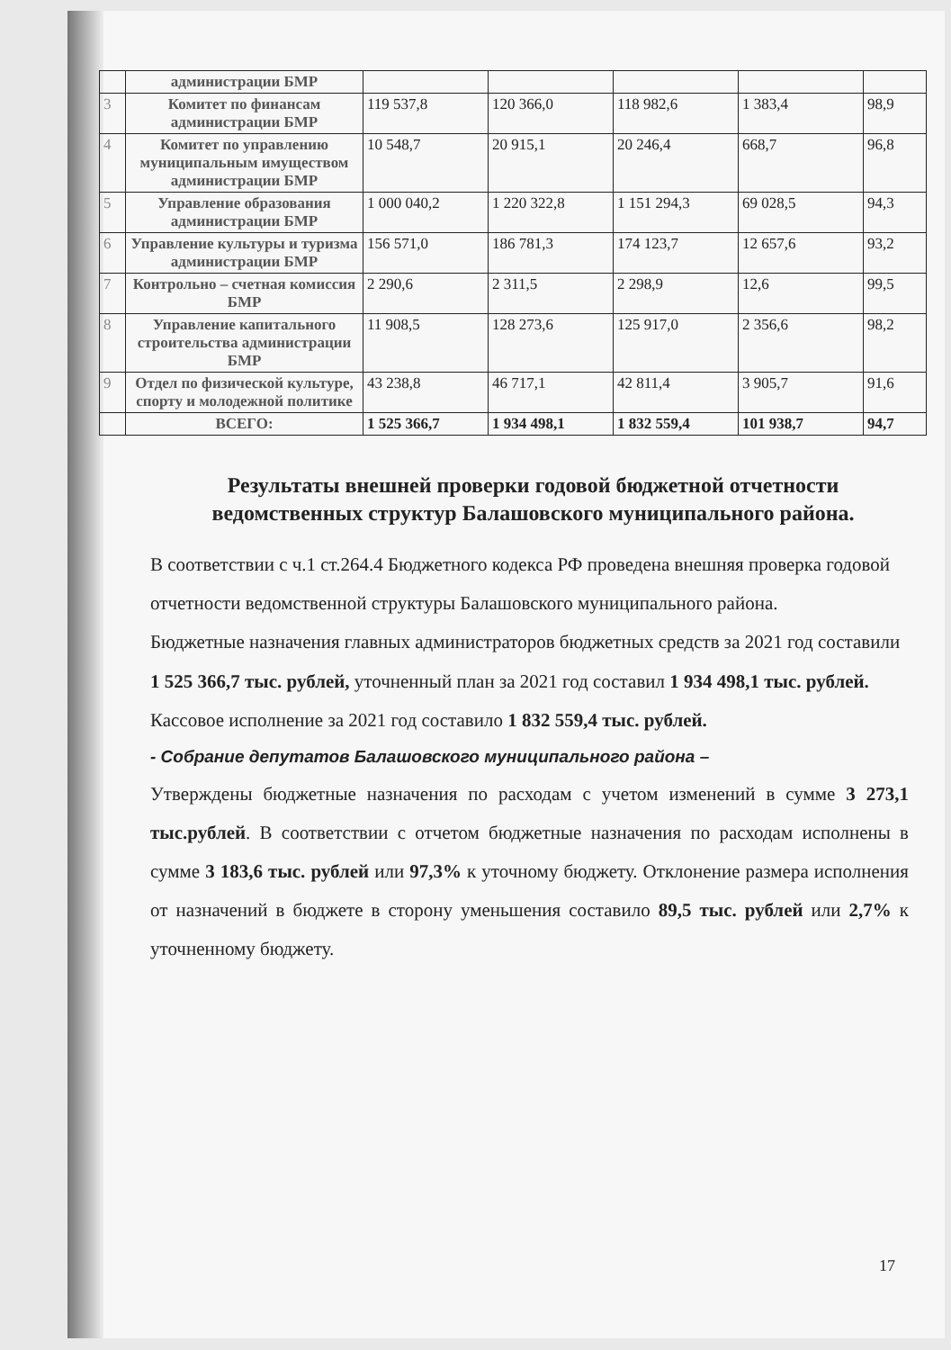| | администрации БМР | | | | | |
| 3 | Комитет по финансам администрации БМР | 119 537,8 | 120 366,0 | 118 982,6 | 1 383,4 | 98,9 |
| 4 | Комитет по управлению муниципальным имуществом администрации БМР | 10 548,7 | 20 915,1 | 20 246,4 | 668,7 | 96,8 |
| 5 | Управление образования администрации БМР | 1 000 040,2 | 1 220 322,8 | 1 151 294,3 | 69 028,5 | 94,3 |
| 6 | Управление культуры и туризма администрации БМР | 156 571,0 | 186 781,3 | 174 123,7 | 12 657,6 | 93,2 |
| 7 | Контрольно – счетная комиссия БМР | 2 290,6 | 2 311,5 | 2 298,9 | 12,6 | 99,5 |
| 8 | Управление капитального строительства администрации БМР | 11 908,5 | 128 273,6 | 125 917,0 | 2 356,6 | 98,2 |
| 9 | Отдел по физической культуре, спорту и молодежной политике | 43 238,8 | 46 717,1 | 42 811,4 | 3 905,7 | 91,6 |
| | ВСЕГО: | 1 525 366,7 | 1 934 498,1 | 1 832 559,4 | 101 938,7 | 94,7 |
Результаты внешней проверки годовой бюджетной отчетности ведомственных структур Балашовского муниципального района.
В соответствии с ч.1 ст.264.4 Бюджетного кодекса РФ проведена внешняя проверка годовой отчетности ведомственной структуры Балашовского муниципального района.
Бюджетные назначения главных администраторов бюджетных средств за 2021 год составили 1 525 366,7 тыс. рублей, уточненный план за 2021 год составил 1 934 498,1 тыс. рублей. Кассовое исполнение за 2021 год составило 1 832 559,4 тыс. рублей.
- Собрание депутатов Балашовского муниципального района –
Утверждены бюджетные назначения по расходам с учетом изменений в сумме 3 273,1 тыс.рублей. В соответствии с отчетом бюджетные назначения по расходам исполнены в сумме 3 183,6 тыс. рублей или 97,3% к уточному бюджету. Отклонение размера исполнения от назначений в бюджете в сторону уменьшения составило 89,5 тыс. рублей или 2,7% к уточненному бюджету.
17